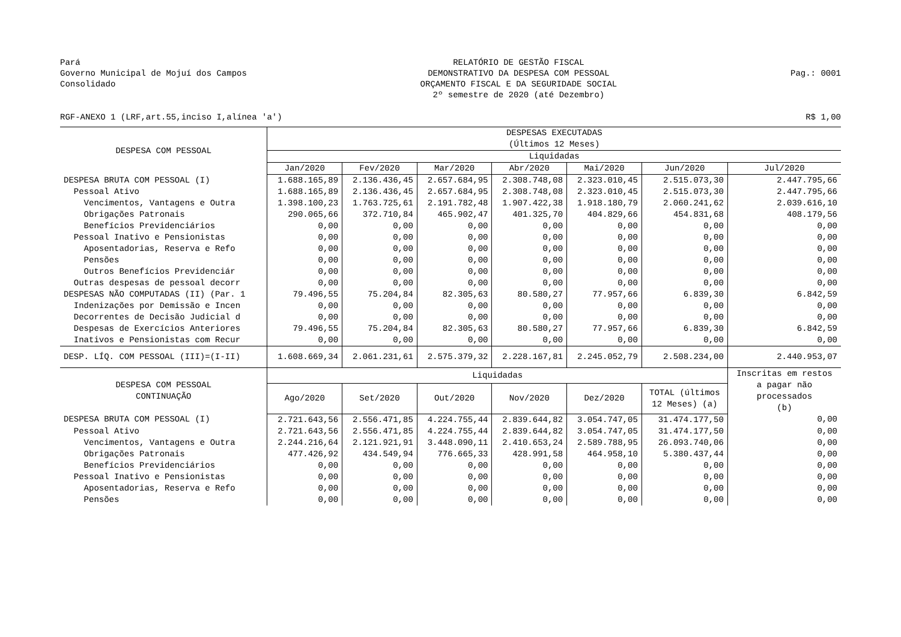Pará
Governo Municipal de Mojuí dos Campos
Consolidado
RELATÓRIO DE GESTÃO FISCAL
DEMONSTRATIVO DA DESPESA COM PESSOAL
ORÇAMENTO FISCAL E DA SEGURIDADE SOCIAL
2º semestre de 2020 (até Dezembro)
Pag.: 0001
RGF-ANEXO 1 (LRF,art.55,inciso I,alínea 'a') R$ 1,00
| DESPESA COM PESSOAL | DESPESAS EXECUTADAS (Últimos 12 Meses) | | | | | | |
| --- | --- | --- | --- | --- | --- | --- | --- |
| | Liquidadas | | | | | | |
| | Jan/2020 | Fev/2020 | Mar/2020 | Abr/2020 | Mai/2020 | Jun/2020 | Jul/2020 |
| DESPESA BRUTA COM PESSOAL (I) | 1.688.165,89 | 2.136.436,45 | 2.657.684,95 | 2.308.748,08 | 2.323.010,45 | 2.515.073,30 | 2.447.795,66 |
| Pessoal Ativo | 1.688.165,89 | 2.136.436,45 | 2.657.684,95 | 2.308.748,08 | 2.323.010,45 | 2.515.073,30 | 2.447.795,66 |
| Vencimentos, Vantagens e Outra | 1.398.100,23 | 1.763.725,61 | 2.191.782,48 | 1.907.422,38 | 1.918.180,79 | 2.060.241,62 | 2.039.616,10 |
| Obrigações Patronais | 290.065,66 | 372.710,84 | 465.902,47 | 401.325,70 | 404.829,66 | 454.831,68 | 408.179,56 |
| Benefícios Previdenciários | 0,00 | 0,00 | 0,00 | 0,00 | 0,00 | 0,00 | 0,00 |
| Pessoal Inativo e Pensionistas | 0,00 | 0,00 | 0,00 | 0,00 | 0,00 | 0,00 | 0,00 |
| Aposentadorias, Reserva e Refo | 0,00 | 0,00 | 0,00 | 0,00 | 0,00 | 0,00 | 0,00 |
| Pensões | 0,00 | 0,00 | 0,00 | 0,00 | 0,00 | 0,00 | 0,00 |
| Outros Benefícios Previdenciár | 0,00 | 0,00 | 0,00 | 0,00 | 0,00 | 0,00 | 0,00 |
| Outras despesas de pessoal decorr | 0,00 | 0,00 | 0,00 | 0,00 | 0,00 | 0,00 | 0,00 |
| DESPESAS NÃO COMPUTADAS (II) (Par. 1 | 79.496,55 | 75.204,84 | 82.305,63 | 80.580,27 | 77.957,66 | 6.839,30 | 6.842,59 |
| Indenizações por Demissão e Incen | 0,00 | 0,00 | 0,00 | 0,00 | 0,00 | 0,00 | 0,00 |
| Decorrentes de Decisão Judicial d | 0,00 | 0,00 | 0,00 | 0,00 | 0,00 | 0,00 | 0,00 |
| Despesas de Exercícios Anteriores | 79.496,55 | 75.204,84 | 82.305,63 | 80.580,27 | 77.957,66 | 6.839,30 | 6.842,59 |
| Inativos e Pensionistas com Recur | 0,00 | 0,00 | 0,00 | 0,00 | 0,00 | 0,00 | 0,00 |
| DESP. LÍQ. COM PESSOAL (III)=(I-II) | 1.608.669,34 | 2.061.231,61 | 2.575.379,32 | 2.228.167,81 | 2.245.052,79 | 2.508.234,00 | 2.440.953,07 |
| DESPESA COM PESSOAL CONTINUAÇÃO | Liquidadas | | | | | | Inscritas em restos a pagar não processados (b) |
| | Ago/2020 | Set/2020 | Out/2020 | Nov/2020 | Dez/2020 | TOTAL (últimos 12 Meses) (a) | |
| DESPESA BRUTA COM PESSOAL (I) | 2.721.643,56 | 2.556.471,85 | 4.224.755,44 | 2.839.644,82 | 3.054.747,05 | 31.474.177,50 | 0,00 |
| Pessoal Ativo | 2.721.643,56 | 2.556.471,85 | 4.224.755,44 | 2.839.644,82 | 3.054.747,05 | 31.474.177,50 | 0,00 |
| Vencimentos, Vantagens e Outra | 2.244.216,64 | 2.121.921,91 | 3.448.090,11 | 2.410.653,24 | 2.589.788,95 | 26.093.740,06 | 0,00 |
| Obrigações Patronais | 477.426,92 | 434.549,94 | 776.665,33 | 428.991,58 | 464.958,10 | 5.380.437,44 | 0,00 |
| Benefícios Previdenciários | 0,00 | 0,00 | 0,00 | 0,00 | 0,00 | 0,00 | 0,00 |
| Pessoal Inativo e Pensionistas | 0,00 | 0,00 | 0,00 | 0,00 | 0,00 | 0,00 | 0,00 |
| Aposentadorias, Reserva e Refo | 0,00 | 0,00 | 0,00 | 0,00 | 0,00 | 0,00 | 0,00 |
| Pensões | 0,00 | 0,00 | 0,00 | 0,00 | 0,00 | 0,00 | 0,00 |